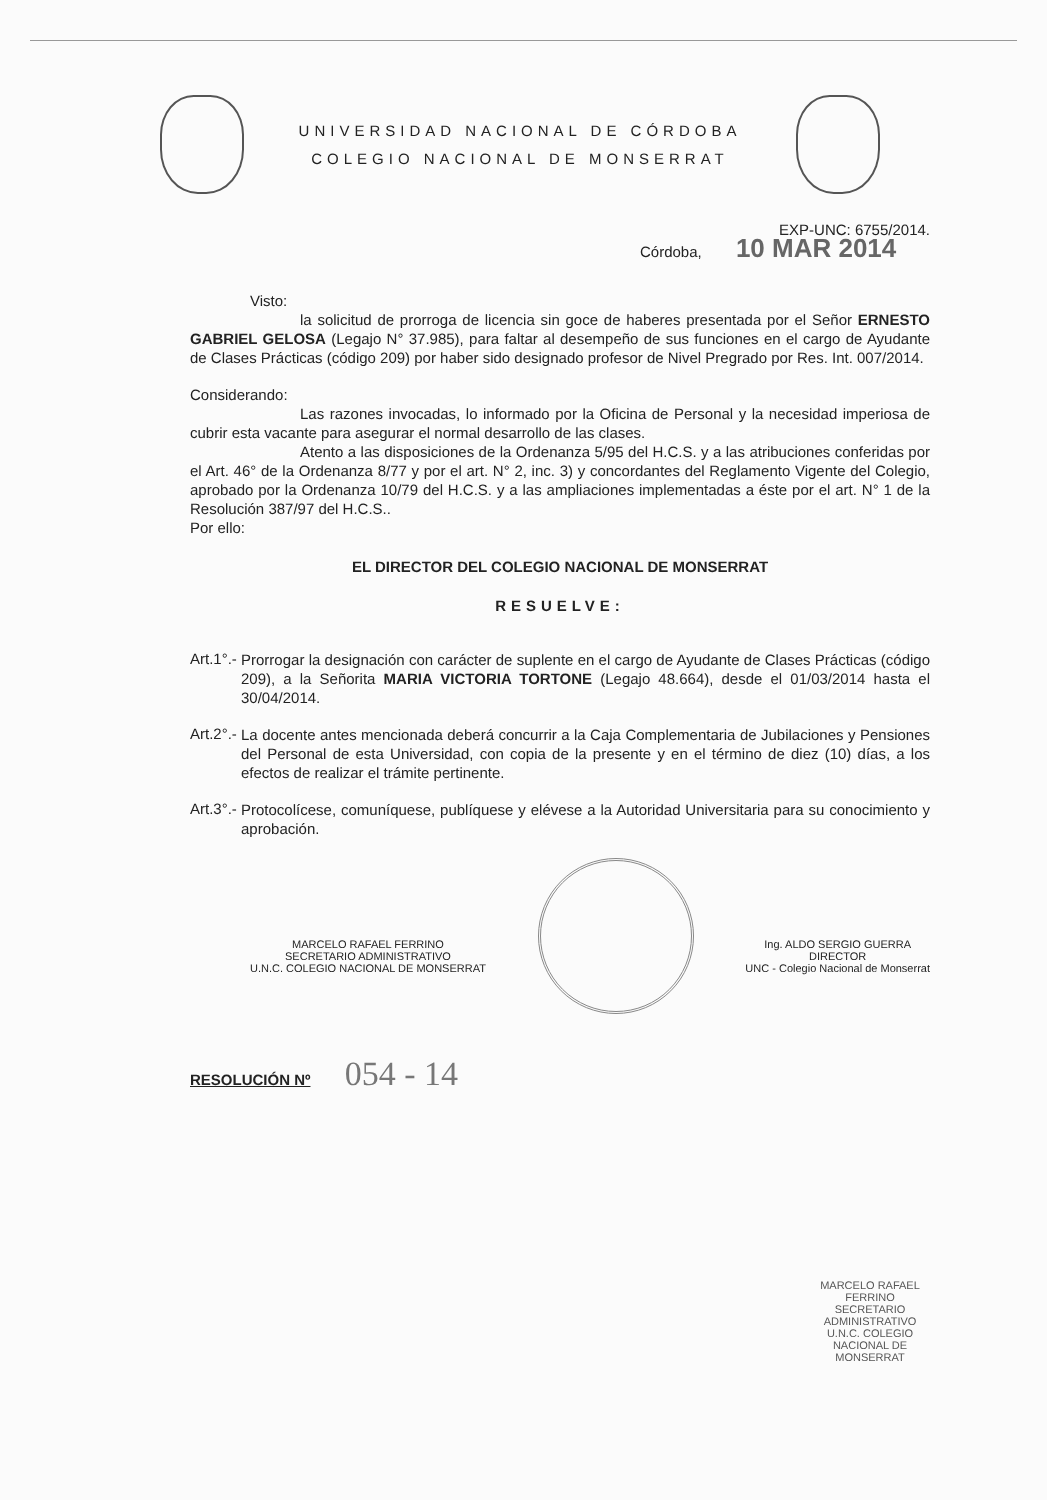UNIVERSIDAD NACIONAL DE CÓRDOBA
COLEGIO NACIONAL DE MONSERRAT
EXP-UNC: 6755/2014.
Córdoba, 10 MAR 2014
Visto:
la solicitud de prorroga de licencia sin goce de haberes presentada por el Señor ERNESTO GABRIEL GELOSA (Legajo N° 37.985), para faltar al desempeño de sus funciones en el cargo de Ayudante de Clases Prácticas (código 209) por haber sido designado profesor de Nivel Pregrado por Res. Int. 007/2014.
Considerando:
Las razones invocadas, lo informado por la Oficina de Personal y la necesidad imperiosa de cubrir esta vacante para asegurar el normal desarrollo de las clases.
Atento a las disposiciones de la Ordenanza 5/95 del H.C.S. y a las atribuciones conferidas por el Art. 46° de la Ordenanza 8/77 y por el art. N° 2, inc. 3) y concordantes del Reglamento Vigente del Colegio, aprobado por la Ordenanza 10/79 del H.C.S. y a las ampliaciones implementadas a éste por el art. N° 1 de la Resolución 387/97 del H.C.S..
Por ello:
EL DIRECTOR DEL COLEGIO NACIONAL DE MONSERRAT
RESUELVE:
Art.1°.-
Prorrogar la designación con carácter de suplente en el cargo de Ayudante de Clases Prácticas (código 209), a la Señorita MARIA VICTORIA TORTONE (Legajo 48.664), desde el 01/03/2014 hasta el 30/04/2014.
Art.2°.-
La docente antes mencionada deberá concurrir a la Caja Complementaria de Jubilaciones y Pensiones del Personal de esta Universidad, con copia de la presente y en el término de diez (10) días, a los efectos de realizar el trámite pertinente.
Art.3°.-
Protocolícese, comuníquese, publíquese y elévese a la Autoridad Universitaria para su conocimiento y aprobación.
MARCELO RAFAEL FERRINO
SECRETARIO ADMINISTRATIVO
U.N.C. COLEGIO NACIONAL DE MONSERRAT
Ing. ALDO SERGIO GUERRA
DIRECTOR
UNC - Colegio Nacional de Monserrat
RESOLUCIÓN Nº 054 - 14
MARCELO RAFAEL FERRINO
SECRETARIO ADMINISTRATIVO
U.N.C. COLEGIO NACIONAL DE MONSERRAT